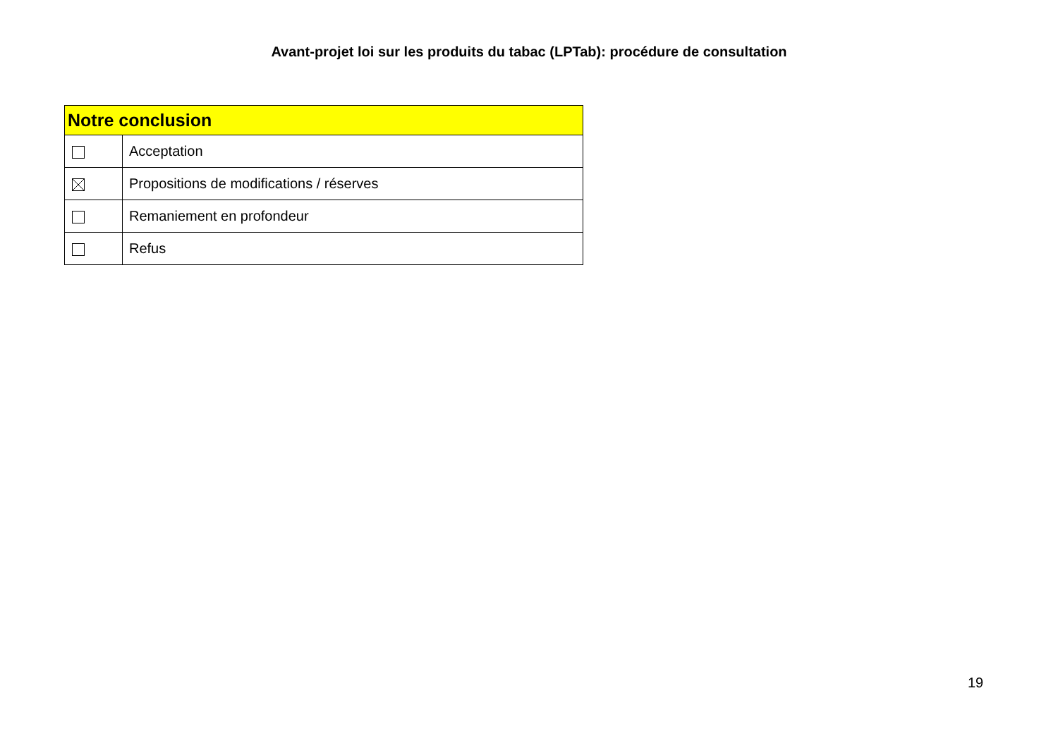Avant-projet loi sur les produits du tabac (LPTab): procédure de consultation
| Notre conclusion | |
| --- | --- |
| | Acceptation |
| | Propositions de modifications / réserves |
| | Remaniement en profondeur |
| | Refus |
19